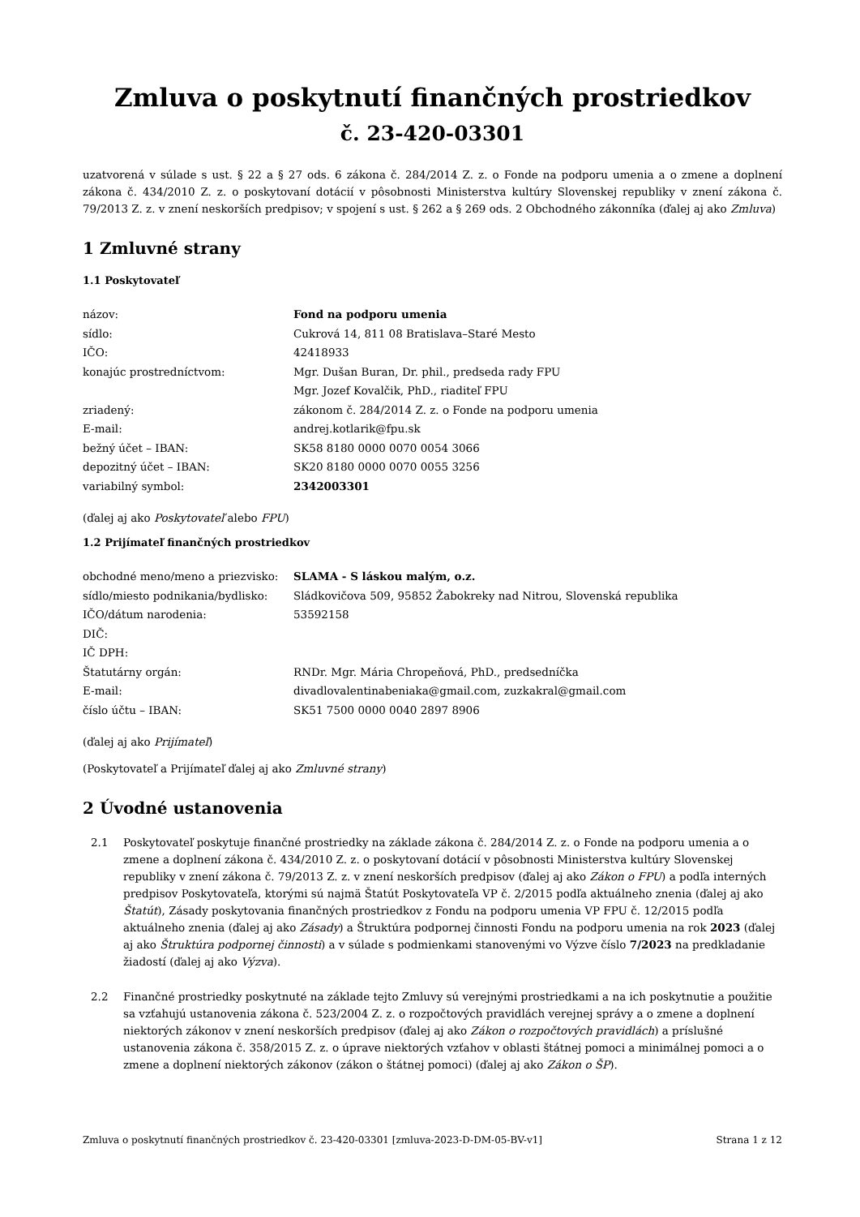Zmluva o poskytnutí finančných prostriedkov
č. 23-420-03301
uzatvorená v súlade s ust. § 22 a § 27 ods. 6 zákona č. 284/2014 Z. z. o Fonde na podporu umenia a o zmene a doplnení zákona č. 434/2010 Z. z. o poskytovaní dotácií v pôsobnosti Ministerstva kultúry Slovenskej republiky v znení zákona č. 79/2013 Z. z. v znení neskorších predpisov; v spojení s ust. § 262 a § 269 ods. 2 Obchodného zákonníka (ďalej aj ako Zmluva)
1 Zmluvné strany
1.1 Poskytovateľ
| názov: | Fond na podporu umenia |
| sídlo: | Cukrová 14, 811 08 Bratislava–Staré Mesto |
| IČO: | 42418933 |
| konajúc prostredníctvom: | Mgr. Dušan Buran, Dr. phil., predseda rady FPU |
| | Mgr. Jozef Kovalčik, PhD., riaditeľ FPU |
| zriadený: | zákonom č. 284/2014 Z. z. o Fonde na podporu umenia |
| E-mail: | andrej.kotlarik@fpu.sk |
| bežný účet – IBAN: | SK58 8180 0000 0070 0054 3066 |
| depozitný účet – IBAN: | SK20 8180 0000 0070 0055 3256 |
| variabilný symbol: | 2342003301 |
(ďalej aj ako Poskytovateľ alebo FPU)
1.2 Prijímateľ finančných prostriedkov
| obchodné meno/meno a priezvisko: | SLAMA - S láskou malým, o.z. |
| sídlo/miesto podnikania/bydlisko: | Sládkovičova 509, 95852 Žabokreky nad Nitrou, Slovenská republika |
| IČO/dátum narodenia: | 53592158 |
| DIČ: | |
| IČ DPH: | |
| Štatutárny orgán: | RNDr. Mgr. Mária Chropeňová, PhD., predsedníčka |
| E-mail: | divadlovalentinabeniaka@gmail.com, zuzkakral@gmail.com |
| číslo účtu – IBAN: | SK51 7500 0000 0040 2897 8906 |
(ďalej aj ako Prijímateľ)
(Poskytovateľ a Prijímateľ ďalej aj ako Zmluvné strany)
2 Úvodné ustanovenia
2.1 Poskytovateľ poskytuje finančné prostriedky na základe zákona č. 284/2014 Z. z. o Fonde na podporu umenia a o zmene a doplnení zákona č. 434/2010 Z. z. o poskytovaní dotácií v pôsobnosti Ministerstva kultúry Slovenskej republiky v znení zákona č. 79/2013 Z. z. v znení neskorších predpisov (ďalej aj ako Zákon o FPU) a podľa interných predpisov Poskytovateľa, ktorými sú najmä Štatút Poskytovateľa VP č. 2/2015 podľa aktuálneho znenia (ďalej aj ako Štatút), Zásady poskytovania finančných prostriedkov z Fondu na podporu umenia VP FPU č. 12/2015 podľa aktuálneho znenia (ďalej aj ako Zásady) a Štruktúra podpornej činnosti Fondu na podporu umenia na rok 2023 (ďalej aj ako Štruktúra podpornej činnosti) a v súlade s podmienkami stanovenými vo Výzve číslo 7/2023 na predkladanie žiadostí (ďalej aj ako Výzva).
2.2 Finančné prostriedky poskytnuté na základe tejto Zmluvy sú verejnými prostriedkami a na ich poskytnutie a použitie sa vzťahujú ustanovenia zákona č. 523/2004 Z. z. o rozpočtových pravidlách verejnej správy a o zmene a doplnení niektorých zákonov v znení neskorších predpisov (ďalej aj ako Zákon o rozpočtových pravidlách) a príslušné ustanovenia zákona č. 358/2015 Z. z. o úprave niektorých vzťahov v oblasti štátnej pomoci a minimálnej pomoci a o zmene a doplnení niektorých zákonov (zákon o štátnej pomoci) (ďalej aj ako Zákon o ŠP).
Zmluva o poskytnutí finančných prostriedkov č. 23-420-03301 [zmluva-2023-D-DM-05-BV-v1] Strana 1 z 12